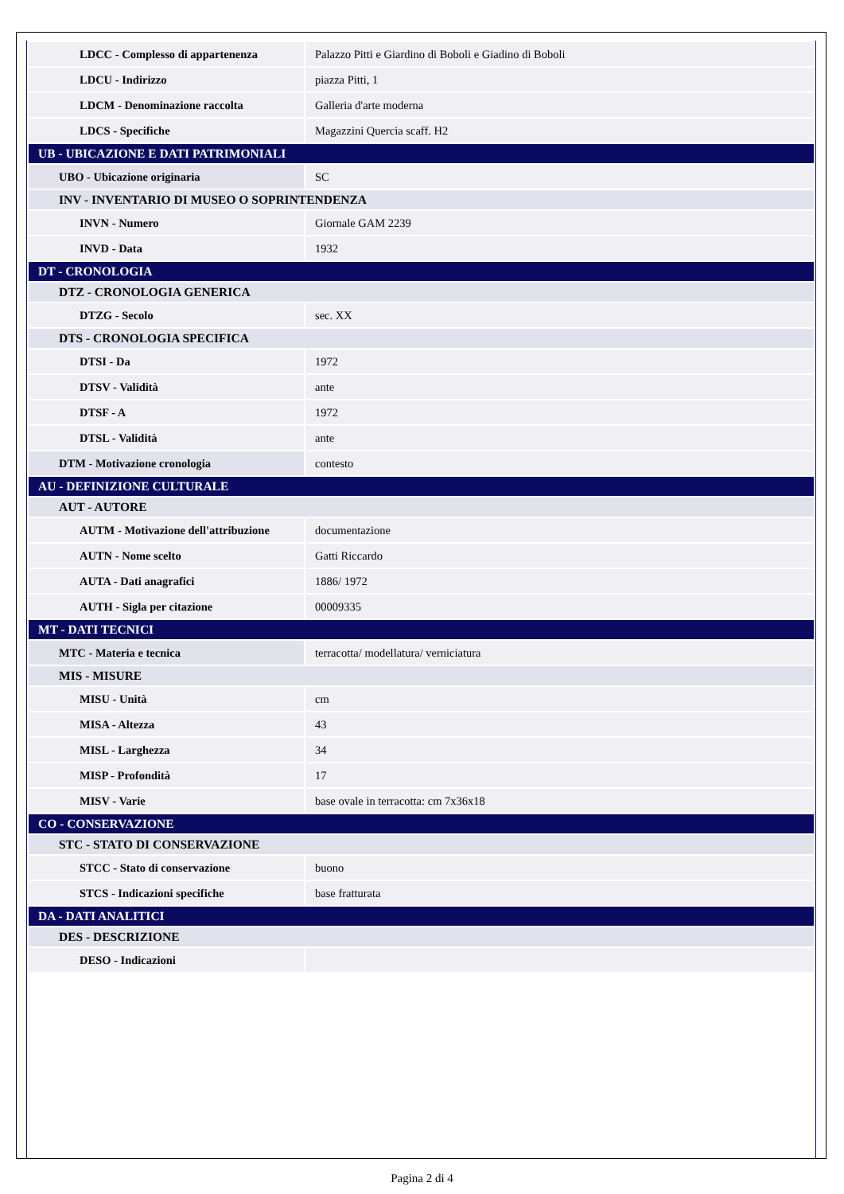| LDCC - Complesso di appartenenza | Palazzo Pitti e Giardino di Boboli e Giadino di Boboli |
| LDCU - Indirizzo | piazza Pitti, 1 |
| LDCM - Denominazione raccolta | Galleria d'arte moderna |
| LDCS - Specifiche | Magazzini Quercia scaff. H2 |
| UB - UBICAZIONE E DATI PATRIMONIALI | |
| UBO - Ubicazione originaria | SC |
| INV - INVENTARIO DI MUSEO O SOPRINTENDENZA | |
| INVN - Numero | Giornale GAM 2239 |
| INVD - Data | 1932 |
| DT - CRONOLOGIA | |
| DTZ - CRONOLOGIA GENERICA | |
| DTZG - Secolo | sec. XX |
| DTS - CRONOLOGIA SPECIFICA | |
| DTSI - Da | 1972 |
| DTSV - Validità | ante |
| DTSF - A | 1972 |
| DTSL - Validità | ante |
| DTM - Motivazione cronologia | contesto |
| AU - DEFINIZIONE CULTURALE | |
| AUT - AUTORE | |
| AUTM - Motivazione dell'attribuzione | documentazione |
| AUTN - Nome scelto | Gatti Riccardo |
| AUTA - Dati anagrafici | 1886/ 1972 |
| AUTH - Sigla per citazione | 00009335 |
| MT - DATI TECNICI | |
| MTC - Materia e tecnica | terracotta/ modellatura/ verniciatura |
| MIS - MISURE | |
| MISU - Unità | cm |
| MISA - Altezza | 43 |
| MISL - Larghezza | 34 |
| MISP - Profondità | 17 |
| MISV - Varie | base ovale in terracotta: cm 7x36x18 |
| CO - CONSERVAZIONE | |
| STC - STATO DI CONSERVAZIONE | |
| STCC - Stato di conservazione | buono |
| STCS - Indicazioni specifiche | base fratturata |
| DA - DATI ANALITICI | |
| DES - DESCRIZIONE | |
| DESO - Indicazioni | |
Pagina 2 di 4